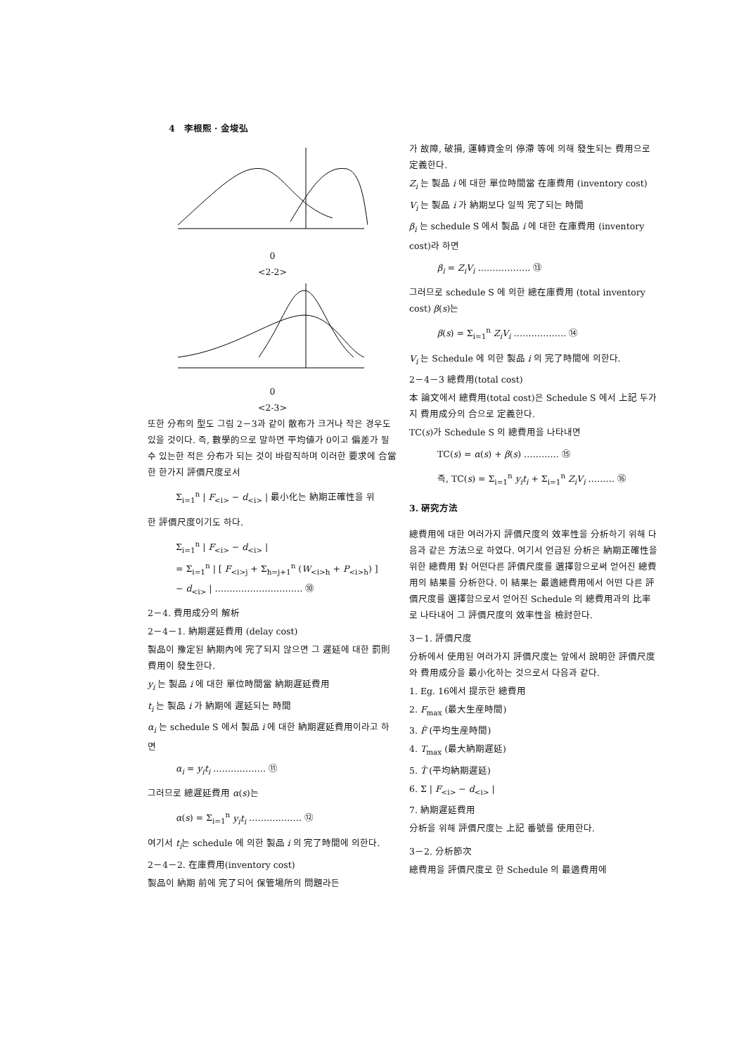4 李根熙 · 金埈弘
0
<2-2>
0
<2-3>
또한 分布의 型도 그림 2－3과 같이 散布가 크거나 작은 경우도 있을 것이다. 즉, 數學的으로 말하면 平均値가 0이고 偏差가 될 수 있는한 적은 分布가 되는 것이 바람직하며 이러한 要求에 合當한 한가지 評價尺度로서
Σ<sub>i=1</sub><sup>n</sup> | F<sub><i></sub> − d<sub><i></sub> | 最小化는 納期正確性을 위
한 評價尺度이기도 하다.
Σ<sub>i=1</sub><sup>n</sup> | F<sub><i></sub> − d<sub><i></sub> |
= Σ<sub>i=1</sub><sup>n</sup> | [ F<sub><i>j</sub> + Σ<sub>h=j+1</sub><sup>n</sup> (W<sub><i>h</sub> + P<sub><i>h</sub>) ]
− d<sub><i></sub> | ………………………… ⑩
2－4. 費用成分의 解析
2－4－1. 納期遲延費用 (delay cost)
製品이 豫定된 納期內에 完了되지 않으면 그 遲延에 대한 罰則費用이 發生한다.
y<sub>i</sub> 는 製品 i 에 대한 單位時間當 納期遲延費用
t<sub>i</sub> 는 製品 i 가 納期에 遲延되는 時間
α<sub>i</sub> 는 schedule S 에서 製品 i 에 대한 納期遲延費用이라고 하면
α<sub>i</sub> = y<sub>i</sub>t<sub>i</sub> ……………… ⑪
그러므로 總遲延費用 α(s)는
α(s) = Σ<sub>i=1</sub><sup>n</sup> y<sub>i</sub>t<sub>i</sub> ……………… ⑫
여기서 t<sub>i</sub>는 schedule 에 의한 製品 i 의 完了時間에 의한다.
2－4－2. 在庫費用(inventory cost)
製品이 納期 前에 完了되어 保管場所의 問題라든
가 故障, 破損, 運轉資金의 停滯 等에 의해 發生되는 費用으로 定義한다.
Z<sub>i</sub> 는 製品 i 에 대한 單位時間當 在庫費用 (inventory cost)
V<sub>i</sub> 는 製品 i 가 納期보다 일찍 完了되는 時間
β<sub>i</sub> 는 schedule S 에서 製品 i 에 대한 在庫費用 (inventory cost)라 하면
β<sub>i</sub> = Z<sub>i</sub>V<sub>i</sub> ……………… ⑬
그러므로 schedule S 에 의한 總在庫費用 (total inventory cost) β(s)는
β(s) = Σ<sub>i=1</sub><sup>n</sup> Z<sub>i</sub>V<sub>i</sub> ……………… ⑭
V<sub>i</sub> 는 Schedule 에 의한 製品 i 의 完了時間에 의한다.
2－4－3 總費用(total cost)
本 論文에서 總費用(total cost)은 Schedule S 에서 上記 두가지 費用成分의 合으로 定義한다.
TC(s)가 Schedule S 의 總費用을 나타내면
TC(s) = α(s) + β(s) ………… ⑮
즉, TC(s) = Σ<sub>i=1</sub><sup>n</sup> y<sub>i</sub>t<sub>i</sub> + Σ<sub>i=1</sub><sup>n</sup> Z<sub>i</sub>V<sub>i</sub> ……… ⑯
3. 硏究方法
總費用에 대한 여러가지 評價尺度의 效率性을 分析하기 위해 다음과 같은 方法으로 하였다. 여기서 언급된 分析은 納期正確性을 위한 總費用 對 어떤다른 評價尺度를 選擇함으로써 얻어진 總費用의 結果를 分析한다. 이 結果는 最適總費用에서 어떤 다른 評價尺度를 選擇함으로서 얻어진 Schedule 의 總費用과의 比率로 나타내어 그 評價尺度의 效率性을 檢討한다.
3－1. 評價尺度
分析에서 使用된 여러가지 評價尺度는 앞에서 說明한 評價尺度와 費用成分을 最小化하는 것으로서 다음과 같다.
1. Eg. 16에서 提示한 總費用
2. F<sub>max</sub> (最大生産時間)
3. F̄ (平均生産時間)
4. T<sub>max</sub> (最大納期遲延)
5. T̄ (平均納期遲延)
6. Σ | F<sub><i></sub> − d<sub><i></sub> |
7. 納期遲延費用
分析을 위해 評價尺度는 上記 番號를 使用한다.
3－2. 分析節次
總費用을 評價尺度로 한 Schedule 의 最適費用에